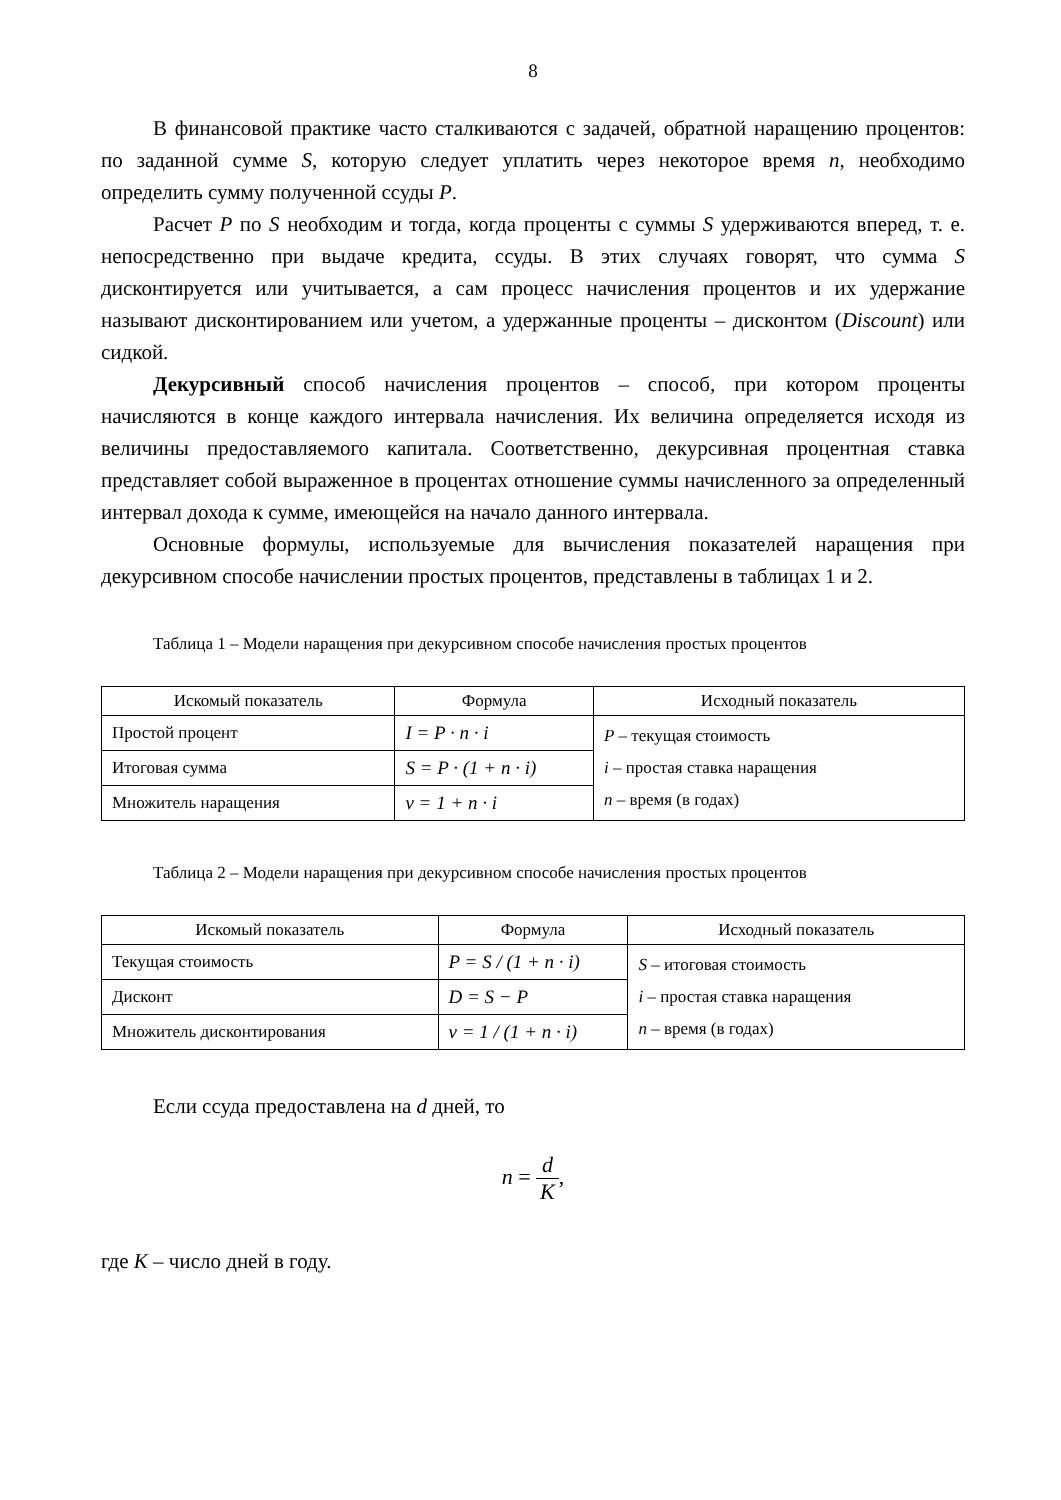8
В финансовой практике часто сталкиваются с задачей, обратной наращению процентов: по заданной сумме S, которую следует уплатить через некоторое время n, необходимо определить сумму полученной ссуды P.
Расчет P по S необходим и тогда, когда проценты с суммы S удерживаются вперед, т. е. непосредственно при выдаче кредита, ссуды. В этих случаях говорят, что сумма S дисконтируется или учитывается, а сам процесс начисления процентов и их удержание называют дисконтированием или учетом, а удержанные проценты – дисконтом (Discount) или сидкой.
Декурсивный способ начисления процентов – способ, при котором проценты начисляются в конце каждого интервала начисления. Их величина определяется исходя из величины предоставляемого капитала. Соответственно, декурсивная процентная ставка представляет собой выраженное в процентах отношение суммы начисленного за определенный интервал дохода к сумме, имеющейся на начало данного интервала.
Основные формулы, используемые для вычисления показателей наращения при декурсивном способе начислении простых процентов, представлены в таблицах 1 и 2.
Таблица 1 – Модели наращения при декурсивном способе начисления простых процентов
| Искомый показатель | Формула | Исходный показатель |
| --- | --- | --- |
| Простой процент | I = P · n · i | P – текущая стоимость i – простая ставка наращения n – время (в годах) |
| Итоговая сумма | S = P · (1 + n · i) | |
| Множитель наращения | ν = 1 + n · i | |
Таблица 2 – Модели наращения при декурсивном способе начисления простых процентов
| Искомый показатель | Формула | Исходный показатель |
| --- | --- | --- |
| Текущая стоимость | P = S / (1 + n · i) | S – итоговая стоимость i – простая ставка наращения n – время (в годах) |
| Дисконт | D = S − P | |
| Множитель дисконтирования | ν = 1 / (1 + n · i) | |
Если ссуда предоставлена на d дней, то
n = d K,
где K – число дней в году.